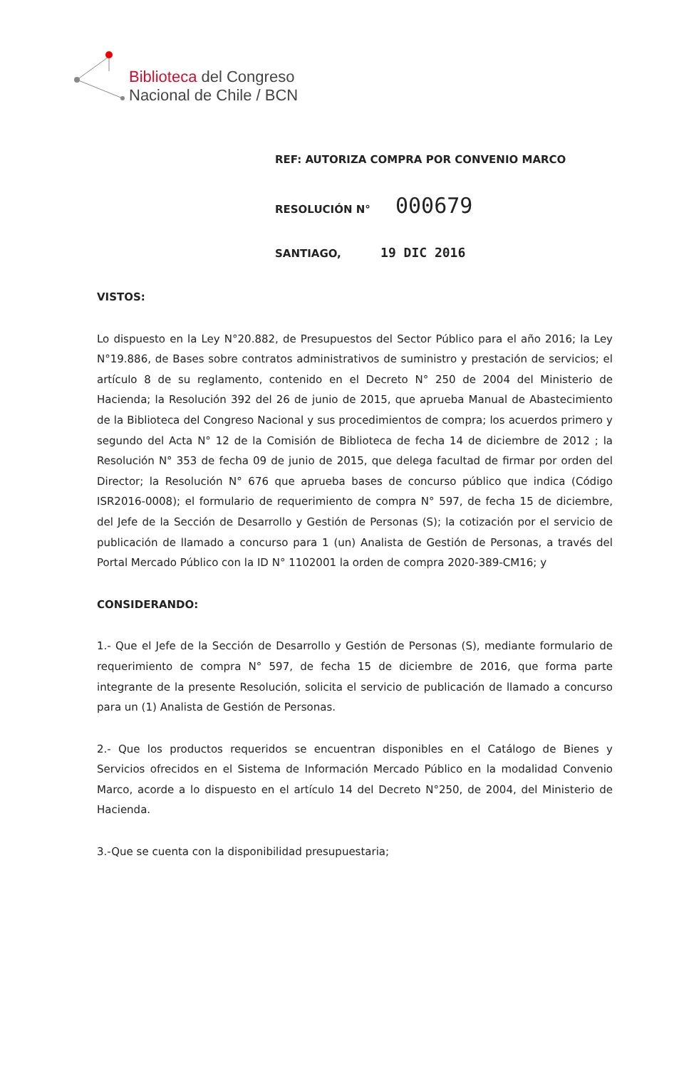Biblioteca del Congreso
Nacional de Chile / BCN
REF: AUTORIZA COMPRA POR CONVENIO MARCO
RESOLUCIÓN N° 000679
SANTIAGO, 19 DIC 2016
VISTOS:
Lo dispuesto en la Ley N°20.882, de Presupuestos del Sector Público para el año 2016; la Ley N°19.886, de Bases sobre contratos administrativos de suministro y prestación de servicios; el artículo 8 de su reglamento, contenido en el Decreto N° 250 de 2004 del Ministerio de Hacienda; la Resolución 392 del 26 de junio de 2015, que aprueba Manual de Abastecimiento de la Biblioteca del Congreso Nacional y sus procedimientos de compra; los acuerdos primero y segundo del Acta N° 12 de la Comisión de Biblioteca de fecha 14 de diciembre de 2012 ; la Resolución N° 353 de fecha 09 de junio de 2015, que delega facultad de firmar por orden del Director; la Resolución N° 676 que aprueba bases de concurso público que indica (Código ISR2016-0008); el formulario de requerimiento de compra N° 597, de fecha 15 de diciembre, del Jefe de la Sección de Desarrollo y Gestión de Personas (S); la cotización por el servicio de publicación de llamado a concurso para 1 (un) Analista de Gestión de Personas, a través del Portal Mercado Público con la ID N° 1102001 la orden de compra 2020-389-CM16; y
CONSIDERANDO:
1.- Que el Jefe de la Sección de Desarrollo y Gestión de Personas (S), mediante formulario de requerimiento de compra N° 597, de fecha 15 de diciembre de 2016, que forma parte integrante de la presente Resolución, solicita el servicio de publicación de llamado a concurso para un (1) Analista de Gestión de Personas.
2.- Que los productos requeridos se encuentran disponibles en el Catálogo de Bienes y Servicios ofrecidos en el Sistema de Información Mercado Público en la modalidad Convenio Marco, acorde a lo dispuesto en el artículo 14 del Decreto N°250, de 2004, del Ministerio de Hacienda.
3.-Que se cuenta con la disponibilidad presupuestaria;